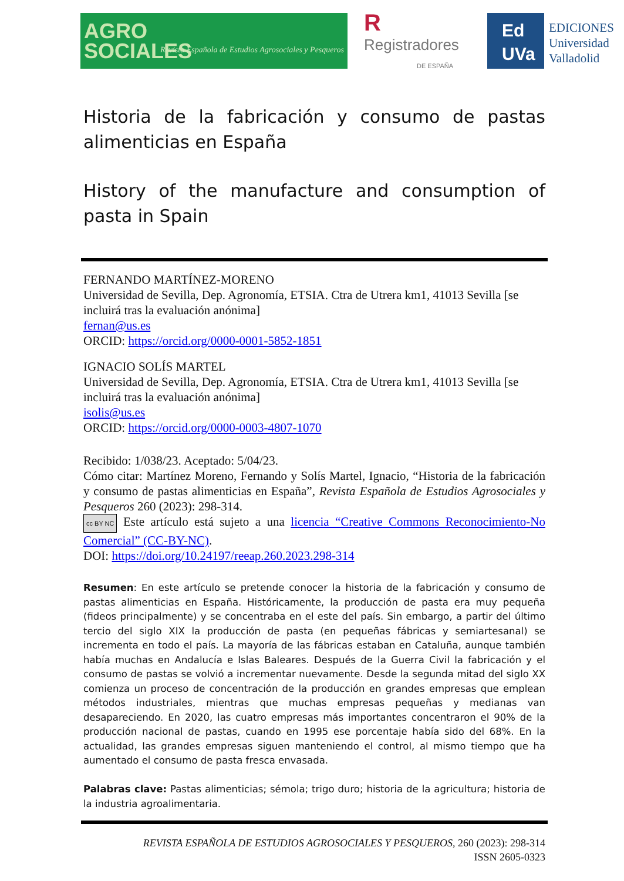AGRO SOCIALES Revista Española de Estudios Agrosociales y Pesqueros
R
Registradores
DE ESPAÑA
Ed
UVa
EDICIONES
Universidad
Valladolid
Historia de la fabricación y consumo de pastas alimenticias en España
History of the manufacture and consumption of pasta in Spain
FERNANDO MARTÍNEZ-MORENO
Universidad de Sevilla, Dep. Agronomía, ETSIA. Ctra de Utrera km1, 41013 Sevilla [se incluirá tras la evaluación anónima]
fernan@us.es
ORCID: https://orcid.org/0000-0001-5852-1851
IGNACIO SOLÍS MARTEL
Universidad de Sevilla, Dep. Agronomía, ETSIA. Ctra de Utrera km1, 41013 Sevilla [se incluirá tras la evaluación anónima]
isolis@us.es
ORCID: https://orcid.org/0000-0003-4807-1070
Recibido: 1/038/23. Aceptado: 5/04/23.
Cómo citar: Martínez Moreno, Fernando y Solís Martel, Ignacio, “Historia de la fabricación y consumo de pastas alimenticias en España”, Revista Española de Estudios Agrosociales y Pesqueros 260 (2023): 298-314.
cc BY NC Este artículo está sujeto a una licencia “Creative Commons Reconocimiento-No Comercial” (CC-BY-NC).
DOI: https://doi.org/10.24197/reeap.260.2023.298-314
Resumen: En este artículo se pretende conocer la historia de la fabricación y consumo de pastas alimenticias en España. Históricamente, la producción de pasta era muy pequeña (fideos principalmente) y se concentraba en el este del país. Sin embargo, a partir del último tercio del siglo XIX la producción de pasta (en pequeñas fábricas y semiartesanal) se incrementa en todo el país. La mayoría de las fábricas estaban en Cataluña, aunque también había muchas en Andalucía e Islas Baleares. Después de la Guerra Civil la fabricación y el consumo de pastas se volvió a incrementar nuevamente. Desde la segunda mitad del siglo XX comienza un proceso de concentración de la producción en grandes empresas que emplean métodos industriales, mientras que muchas empresas pequeñas y medianas van desapareciendo. En 2020, las cuatro empresas más importantes concentraron el 90% de la producción nacional de pastas, cuando en 1995 ese porcentaje había sido del 68%. En la actualidad, las grandes empresas siguen manteniendo el control, al mismo tiempo que ha aumentado el consumo de pasta fresca envasada.
Palabras clave: Pastas alimenticias; sémola; trigo duro; historia de la agricultura; historia de la industria agroalimentaria.
REVISTA ESPAÑOLA DE ESTUDIOS AGROSOCIALES Y PESQUEROS, 260 (2023): 298-314
ISSN 2605-0323